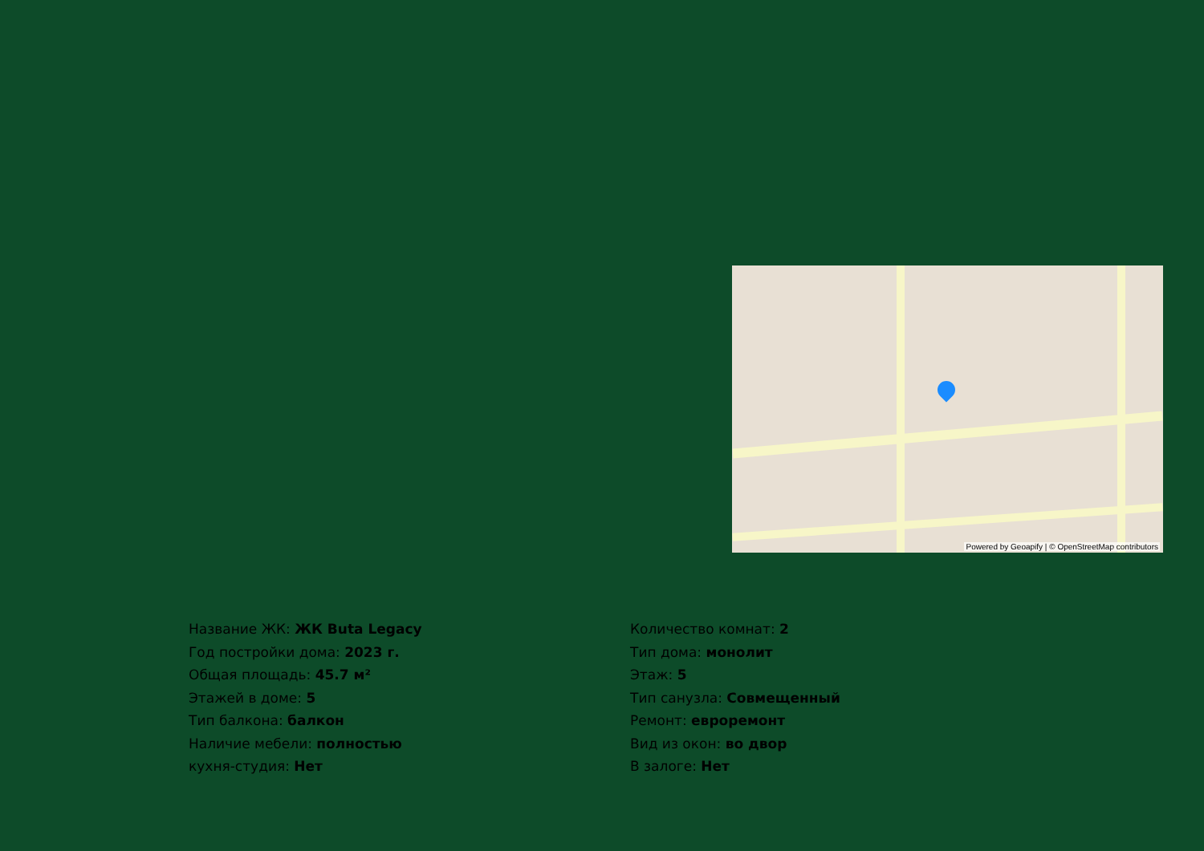Powered by Geoapify | © OpenStreetMap contributors
Название ЖК: ЖК Buta Legacy
Год постройки дома: 2023 г.
Общая площадь: 45.7 м²
Этажей в доме: 5
Тип балкона: балкон
Наличие мебели: полностью
кухня-студия: Нет
Количество комнат: 2
Тип дома: монолит
Этаж: 5
Тип санузла: Совмещенный
Ремонт: евроремонт
Вид из окон: во двор
В залоге: Нет